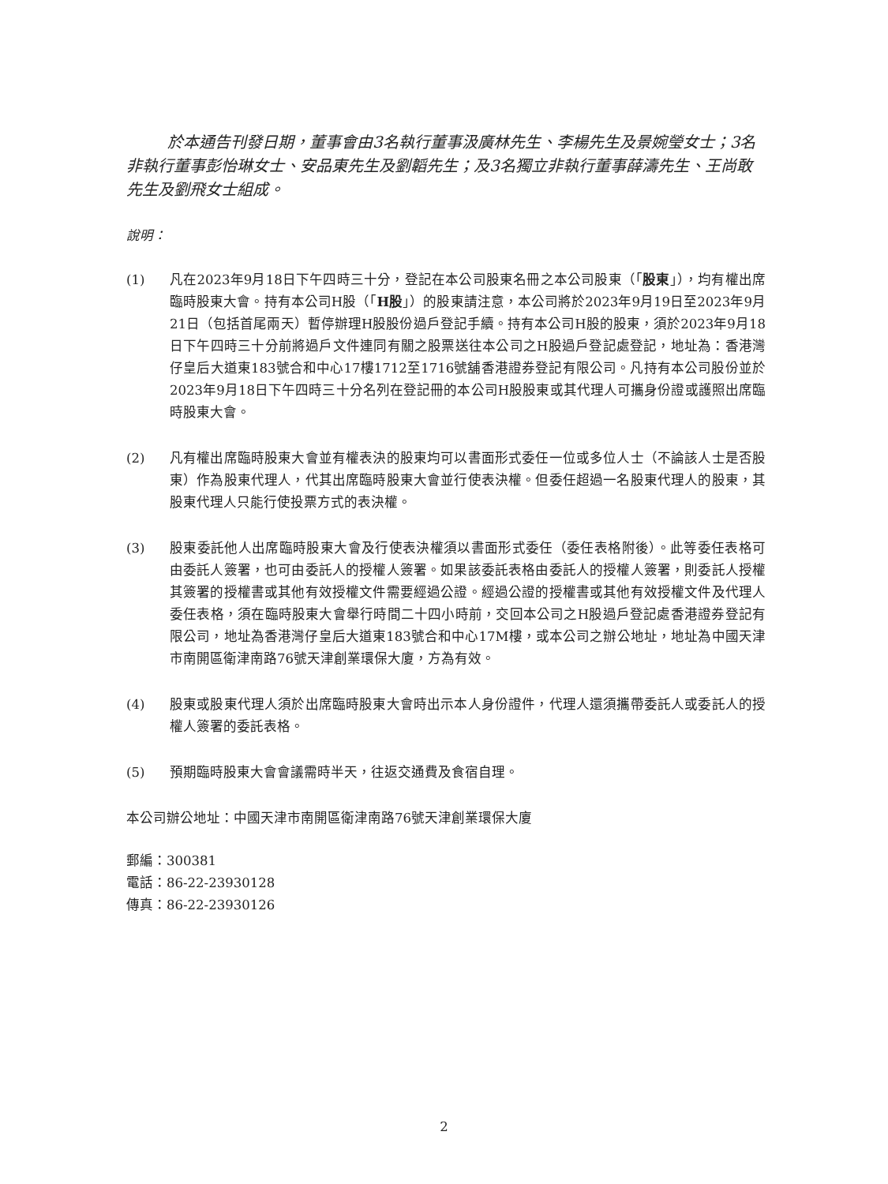於本通告刊發日期，董事會由3名執行董事汲廣林先生、李楊先生及景婉瑩女士；3名非執行董事彭怡琳女士、安品東先生及劉韜先生；及3名獨立非執行董事薛濤先生、王尚敢先生及劉飛女士組成。
說明：
(1) 凡在2023年9月18日下午四時三十分，登記在本公司股東名冊之本公司股東（「股東」），均有權出席臨時股東大會。持有本公司H股（「H股」）的股東請注意，本公司將於2023年9月19日至2023年9月21日（包括首尾兩天）暫停辦理H股股份過戶登記手續。持有本公司H股的股東，須於2023年9月18日下午四時三十分前將過戶文件連同有關之股票送往本公司之H股過戶登記處登記，地址為：香港灣仔皇后大道東183號合和中心17樓1712至1716號舖香港證券登記有限公司。凡持有本公司股份並於2023年9月18日下午四時三十分名列在登記冊的本公司H股股東或其代理人可攜身份證或護照出席臨時股東大會。
(2) 凡有權出席臨時股東大會並有權表決的股東均可以書面形式委任一位或多位人士（不論該人士是否股東）作為股東代理人，代其出席臨時股東大會並行使表決權。但委任超過一名股東代理人的股東，其股東代理人只能行使投票方式的表決權。
(3) 股東委託他人出席臨時股東大會及行使表決權須以書面形式委任（委任表格附後）。此等委任表格可由委託人簽署，也可由委託人的授權人簽署。如果該委託表格由委託人的授權人簽署，則委託人授權其簽署的授權書或其他有效授權文件需要經過公證。經過公證的授權書或其他有效授權文件及代理人委任表格，須在臨時股東大會舉行時間二十四小時前，交回本公司之H股過戶登記處香港證券登記有限公司，地址為香港灣仔皇后大道東183號合和中心17M樓，或本公司之辦公地址，地址為中國天津市南開區衛津南路76號天津創業環保大廈，方為有效。
(4) 股東或股東代理人須於出席臨時股東大會時出示本人身份證件，代理人還須攜帶委託人或委託人的授權人簽署的委託表格。
(5) 預期臨時股東大會會議需時半天，往返交通費及食宿自理。
本公司辦公地址：中國天津市南開區衛津南路76號天津創業環保大廈
郵編：300381
電話：86-22-23930128
傳真：86-22-23930126
2